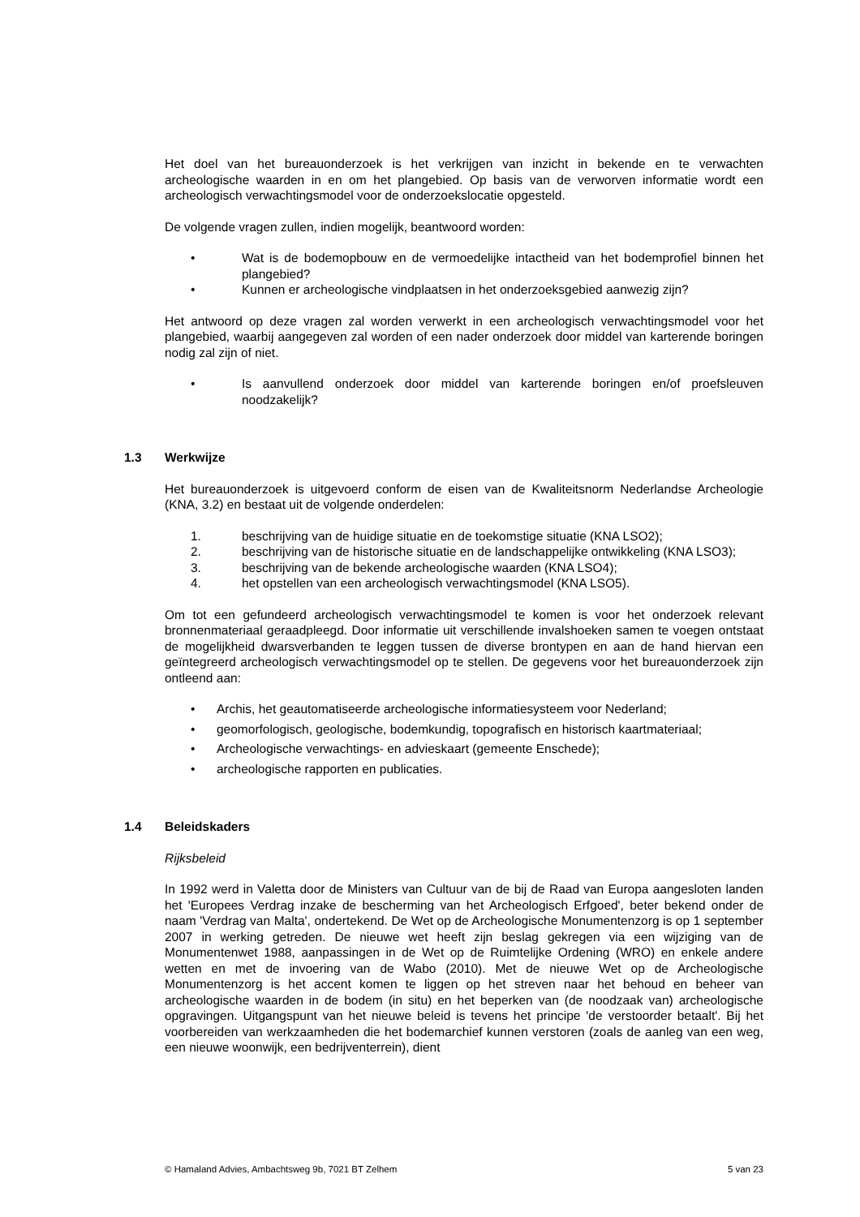Het doel van het bureauonderzoek is het verkrijgen van inzicht in bekende en te verwachten archeologische waarden in en om het plangebied. Op basis van de verworven informatie wordt een archeologisch verwachtingsmodel voor de onderzoekslocatie opgesteld.
De volgende vragen zullen, indien mogelijk, beantwoord worden:
• Wat is de bodemopbouw en de vermoedelijke intactheid van het bodemprofiel binnen het plangebied?
• Kunnen er archeologische vindplaatsen in het onderzoeksgebied aanwezig zijn?
Het antwoord op deze vragen zal worden verwerkt in een archeologisch verwachtingsmodel voor het plangebied, waarbij aangegeven zal worden of een nader onderzoek door middel van karterende boringen nodig zal zijn of niet.
• Is aanvullend onderzoek door middel van karterende boringen en/of proefsleuven noodzakelijk?
1.3 Werkwijze
Het bureauonderzoek is uitgevoerd conform de eisen van de Kwaliteitsnorm Nederlandse Archeologie (KNA, 3.2) en bestaat uit de volgende onderdelen:
1. beschrijving van de huidige situatie en de toekomstige situatie (KNA LSO2);
2. beschrijving van de historische situatie en de landschappelijke ontwikkeling (KNA LSO3);
3. beschrijving van de bekende archeologische waarden (KNA LSO4);
4. het opstellen van een archeologisch verwachtingsmodel (KNA LSO5).
Om tot een gefundeerd archeologisch verwachtingsmodel te komen is voor het onderzoek relevant bronnenmateriaal geraadpleegd. Door informatie uit verschillende invalshoeken samen te voegen ontstaat de mogelijkheid dwarsverbanden te leggen tussen de diverse brontypen en aan de hand hiervan een geïntegreerd archeologisch verwachtingsmodel op te stellen. De gegevens voor het bureauonderzoek zijn ontleend aan:
• Archis, het geautomatiseerde archeologische informatiesysteem voor Nederland;
• geomorfologisch, geologische, bodemkundig, topografisch en historisch kaartmateriaal;
• Archeologische verwachtings- en advieskaart (gemeente Enschede);
• archeologische rapporten en publicaties.
1.4 Beleidskaders
Rijksbeleid
In 1992 werd in Valetta door de Ministers van Cultuur van de bij de Raad van Europa aangesloten landen het 'Europees Verdrag inzake de bescherming van het Archeologisch Erfgoed', beter bekend onder de naam 'Verdrag van Malta', ondertekend. De Wet op de Archeologische Monumentenzorg is op 1 september 2007 in werking getreden. De nieuwe wet heeft zijn beslag gekregen via een wijziging van de Monumentenwet 1988, aanpassingen in de Wet op de Ruimtelijke Ordening (WRO) en enkele andere wetten en met de invoering van de Wabo (2010). Met de nieuwe Wet op de Archeologische Monumentenzorg is het accent komen te liggen op het streven naar het behoud en beheer van archeologische waarden in de bodem (in situ) en het beperken van (de noodzaak van) archeologische opgravingen. Uitgangspunt van het nieuwe beleid is tevens het principe 'de verstoorder betaalt'. Bij het voorbereiden van werkzaamheden die het bodemarchief kunnen verstoren (zoals de aanleg van een weg, een nieuwe woonwijk, een bedrijventerrein), dient
© Hamaland Advies, Ambachtsweg 9b, 7021 BT Zelhem 5 van 23